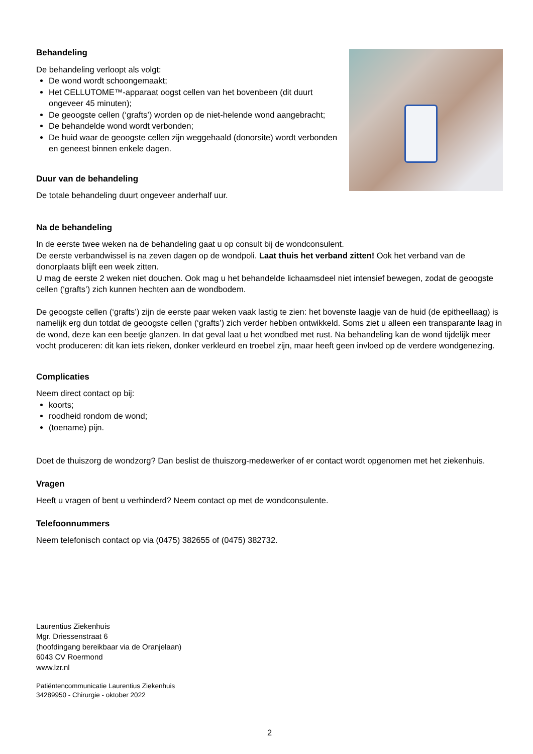Behandeling
De behandeling verloopt als volgt:
De wond wordt schoongemaakt;
Het CELLUTOME™-apparaat oogst cellen van het bovenbeen (dit duurt ongeveer 45 minuten);
De geoogste cellen (‘grafts’) worden op de niet-helende wond aangebracht;
De behandelde wond wordt verbonden;
De huid waar de geoogste cellen zijn weggehaald (donorsite) wordt verbonden en geneest binnen enkele dagen.
Duur van de behandeling
De totale behandeling duurt ongeveer anderhalf uur.
Na de behandeling
In de eerste twee weken na de behandeling gaat u op consult bij de wondconsulent.
De eerste verbandwissel is na zeven dagen op de wondpoli. Laat thuis het verband zitten! Ook het verband van de donorplaats blijft een week zitten.
U mag de eerste 2 weken niet douchen. Ook mag u het behandelde lichaamsdeel niet intensief bewegen, zodat de geoogste cellen (‘grafts’) zich kunnen hechten aan de wondbodem.
De geoogste cellen (‘grafts’) zijn de eerste paar weken vaak lastig te zien: het bovenste laagje van de huid (de epitheellaag) is namelijk erg dun totdat de geoogste cellen (‘grafts’) zich verder hebben ontwikkeld. Soms ziet u alleen een transparante laag in de wond, deze kan een beetje glanzen. In dat geval laat u het wondbed met rust. Na behandeling kan de wond tijdelijk meer vocht produceren: dit kan iets rieken, donker verkleurd en troebel zijn, maar heeft geen invloed op de verdere wondgenezing.
Complicaties
Neem direct contact op bij:
koorts;
roodheid rondom de wond;
(toename) pijn.
Doet de thuiszorg de wondzorg? Dan beslist de thuiszorg-medewerker of er contact wordt opgenomen met het ziekenhuis.
Vragen
Heeft u vragen of bent u verhinderd? Neem contact op met de wondconsulente.
Telefoonnummers
Neem telefonisch contact op via (0475) 382655 of (0475) 382732.
Laurentius Ziekenhuis
Mgr. Driessenstraat 6
(hoofdingang bereikbaar via de Oranjelaan)
6043 CV Roermond
www.lzr.nl
Patiëntencommunicatie Laurentius Ziekenhuis
34289950 - Chirurgie - oktober 2022
2